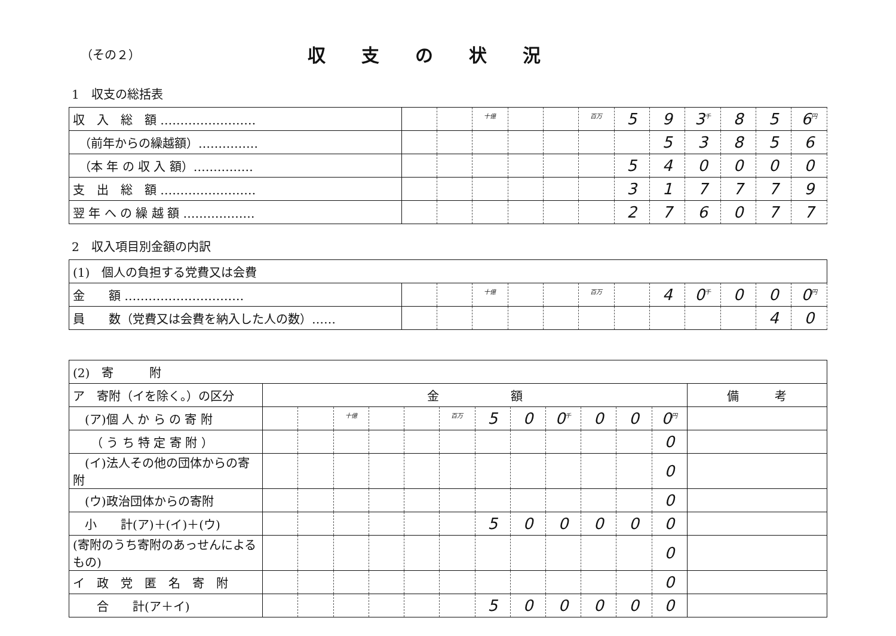（その２）
収支の状況
1　収支の総括表
| 収 入 総 額 …………………… | | | <sup>十億</sup> | | | <sup>百万</sup> | 5 | 9 | 3<sup>千</sup> | 8 | 5 | 6<sup>円</sup> |
| （前年からの繰越額）…………… | | | | | | | | 5 | 3 | 8 | 5 | 6 |
| （本 年 の 収 入 額）…………… | | | | | | | 5 | 4 | 0 | 0 | 0 | 0 |
| 支 出 総 額 …………………… | | | | | | | 3 | 1 | 7 | 7 | 7 | 9 |
| 翌 年 へ の 繰 越 額 ……………… | | | | | | | 2 | 7 | 6 | 0 | 7 | 7 |
2　収入項目別金額の内訳
| (1) 個人の負担する党費又は会費 | | | | | | | | | | | | |
| 金 額 ………………………… | | | <sup>十億</sup> | | | <sup>百万</sup> | | 4 | 0<sup>千</sup> | 0 | 0 | 0<sup>円</sup> |
| 員 数（党費又は会費を納入した人の数）…… | | | | | | | | | | | 4 | 0 |
| (2) 寄 附 | | | | | | | | | | | | | |
| ア 寄附（イを除く。）の区分 | 金 額 | | | | | | | | | | | | 備 考 |
| (ア)個 人 か ら の 寄 附 | | | <sup>十億</sup> | | | <sup>百万</sup> | 5 | 0 | 0<sup>千</sup> | 0 | 0 | 0<sup>円</sup> | |
| （ う ち 特 定 寄 附 ） | | | | | | | | | | | | 0 | |
| (イ)法人その他の団体からの寄附 | | | | | | | | | | | | 0 | |
| (ウ)政治団体からの寄附 | | | | | | | | | | | | 0 | |
| 小 計(ア)＋(イ)＋(ウ) | | | | | | | 5 | 0 | 0 | 0 | 0 | 0 | |
| (寄附のうち寄附のあっせんによるもの) | | | | | | | | | | | | 0 | |
| イ 政 党 匿 名 寄 附 | | | | | | | | | | | | 0 | |
| 合 計(ア＋イ) | | | | | | | 5 | 0 | 0 | 0 | 0 | 0 | |